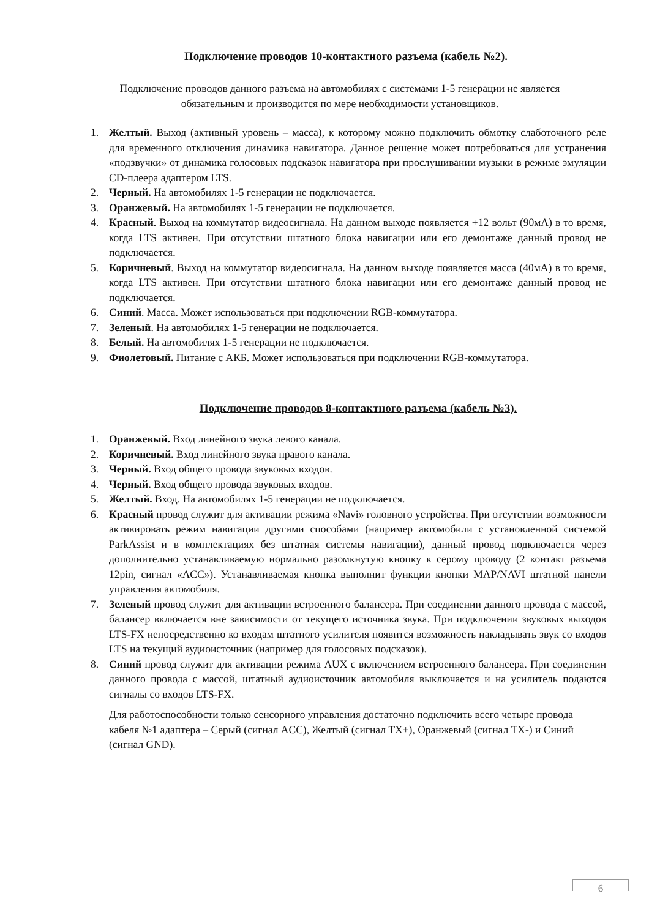Подключение проводов 10-контактного разъема (кабель №2).
Подключение проводов данного разъема на автомобилях с системами 1-5 генерации не является обязательным и производится по мере необходимости установщиков.
1. Желтый. Выход (активный уровень – масса), к которому можно подключить обмотку слаботочного реле для временного отключения динамика навигатора. Данное решение может потребоваться для устранения «подзвучки» от динамика голосовых подсказок навигатора при прослушивании музыки в режиме эмуляции CD-плеера адаптером LTS.
2. Черный. На автомобилях 1-5 генерации не подключается.
3. Оранжевый. На автомобилях 1-5 генерации не подключается.
4. Красный. Выход на коммутатор видеосигнала. На данном выходе появляется +12 вольт (90мА) в то время, когда LTS активен. При отсутствии штатного блока навигации или его демонтаже данный провод не подключается.
5. Коричневый. Выход на коммутатор видеосигнала. На данном выходе появляется масса (40мА) в то время, когда LTS активен. При отсутствии штатного блока навигации или его демонтаже данный провод не подключается.
6. Синий. Масса. Может использоваться при подключении RGB-коммутатора.
7. Зеленый. На автомобилях 1-5 генерации не подключается.
8. Белый. На автомобилях 1-5 генерации не подключается.
9. Фиолетовый. Питание с АКБ. Может использоваться при подключении RGB-коммутатора.
Подключение проводов 8-контактного разъема (кабель №3).
1. Оранжевый. Вход линейного звука левого канала.
2. Коричневый. Вход линейного звука правого канала.
3. Черный. Вход общего провода звуковых входов.
4. Черный. Вход общего провода звуковых входов.
5. Желтый. Вход. На автомобилях 1-5 генерации не подключается.
6. Красный провод служит для активации режима «Navi» головного устройства. При отсутствии возможности активировать режим навигации другими способами (например автомобили с установленной системой ParkAssist и в комплектациях без штатная системы навигации), данный провод подключается через дополнительно устанавливаемую нормально разомкнутую кнопку к серому проводу (2 контакт разъема 12pin, сигнал «ACC»). Устанавливаемая кнопка выполнит функции кнопки MAP/NAVI штатной панели управления автомобиля.
7. Зеленый провод служит для активации встроенного балансера. При соединении данного провода с массой, балансер включается вне зависимости от текущего источника звука. При подключении звуковых выходов LTS-FX непосредственно ко входам штатного усилителя появится возможность накладывать звук со входов LTS на текущий аудиоисточник (например для голосовых подсказок).
8. Синий провод служит для активации режима AUX с включением встроенного балансера. При соединении данного провода с массой, штатный аудиоисточник автомобиля выключается и на усилитель подаются сигналы со входов LTS-FX.
Для работоспособности только сенсорного управления достаточно подключить всего четыре провода кабеля №1 адаптера – Серый (сигнал ACC), Желтый (сигнал TX+), Оранжевый (сигнал TX-) и Синий (сигнал GND).
6